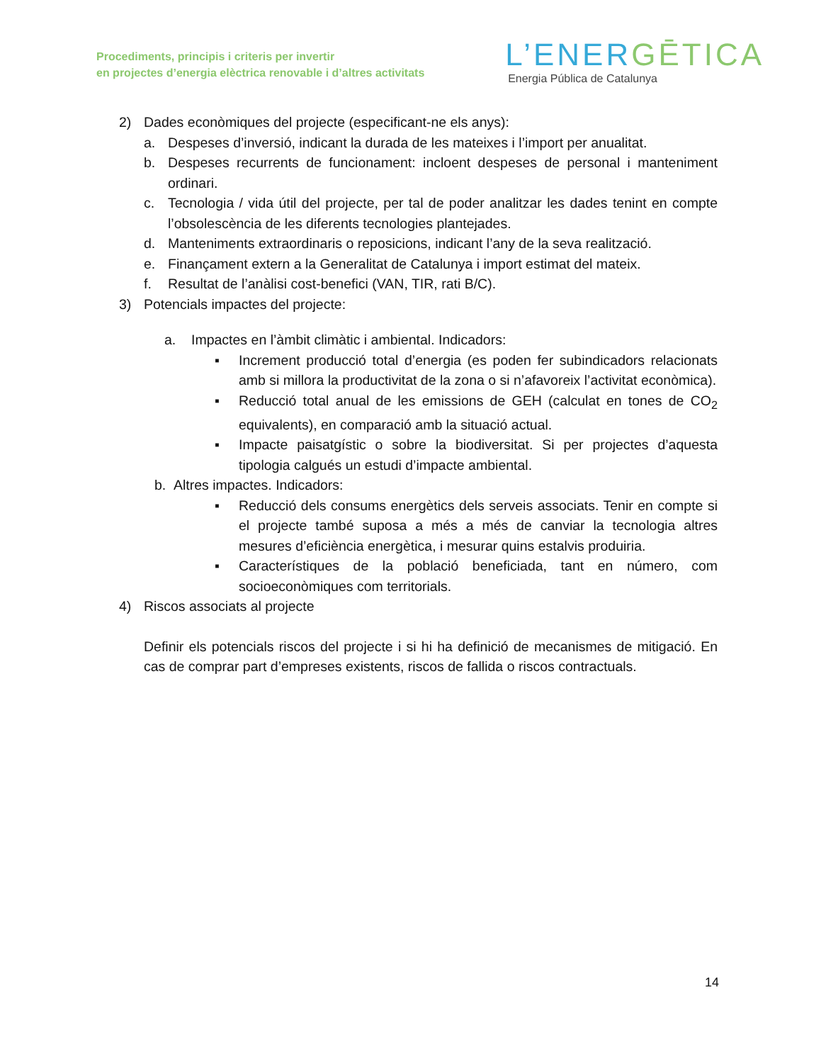Procediments, principis i criteris per invertir
en projectes d’energia elèctrica renovable i d’altres activitats
L’ENERGĒTICA
Energia Pública de Catalunya
2) Dades econòmiques del projecte (especificant-ne els anys):
a. Despeses d’inversió, indicant la durada de les mateixes i l’import per anualitat.
b. Despeses recurrents de funcionament: incloent despeses de personal i manteniment ordinari.
c. Tecnologia / vida útil del projecte, per tal de poder analitzar les dades tenint en compte l’obsolescència de les diferents tecnologies plantejades.
d. Manteniments extraordinaris o reposicions, indicant l’any de la seva realització.
e. Finançament extern a la Generalitat de Catalunya i import estimat del mateix.
f. Resultat de l’anàlisi cost-benefici (VAN, TIR, rati B/C).
3) Potencials impactes del projecte:
a. Impactes en l’àmbit climàtic i ambiental. Indicadors:
▪ Increment producció total d’energia (es poden fer subindicadors relacionats amb si millora la productivitat de la zona o si n’afavoreix l’activitat econòmica).
▪ Reducció total anual de les emissions de GEH (calculat en tones de CO<sub>2</sub> equivalents), en comparació amb la situació actual.
▪ Impacte paisatgístic o sobre la biodiversitat. Si per projectes d’aquesta tipologia calgués un estudi d’impacte ambiental.
b. Altres impactes. Indicadors:
▪ Reducció dels consums energètics dels serveis associats. Tenir en compte si el projecte també suposa a més a més de canviar la tecnologia altres mesures d’eficiència energètica, i mesurar quins estalvis produiria.
▪ Característiques de la població beneficiada, tant en número, com socioeconòmiques com territorials.
4) Riscos associats al projecte
Definir els potencials riscos del projecte i si hi ha definició de mecanismes de mitigació. En cas de comprar part d’empreses existents, riscos de fallida o riscos contractuals.
14